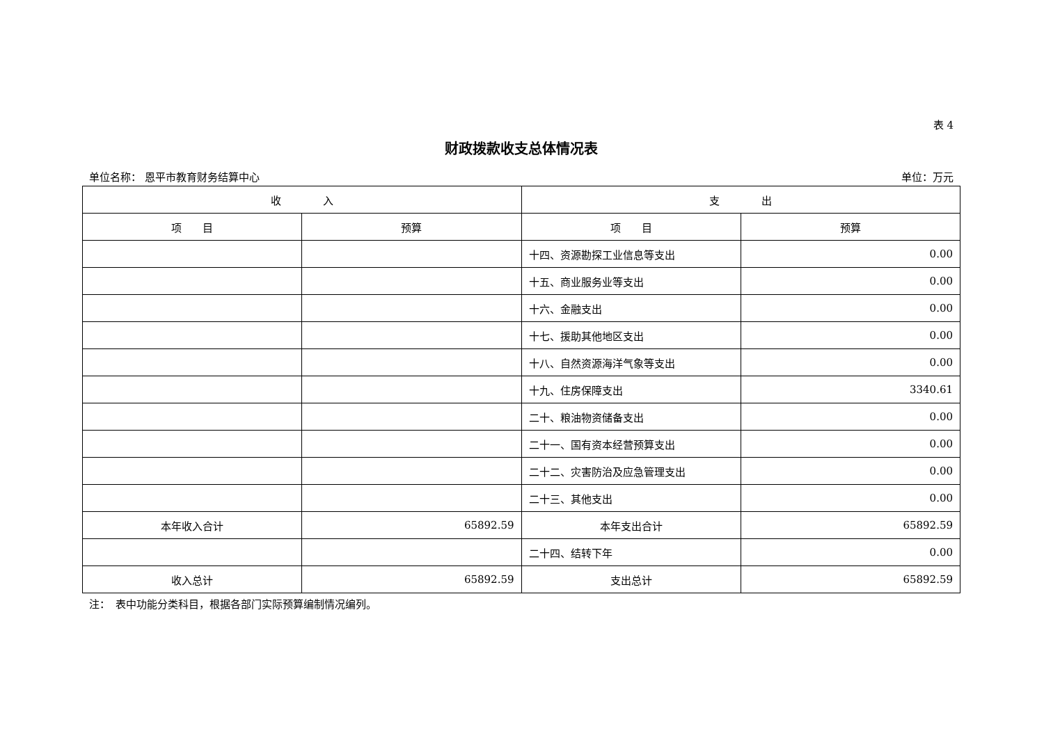表 4
财政拨款收支总体情况表
单位名称： 恩平市教育财务结算中心 单位：万元
| 收 入 | | 支 出 | |
| --- | --- | --- | --- |
| 项 目 | 预算 | 项 目 | 预算 |
| | | 十四、资源勘探工业信息等支出 | 0.00 |
| | | 十五、商业服务业等支出 | 0.00 |
| | | 十六、金融支出 | 0.00 |
| | | 十七、援助其他地区支出 | 0.00 |
| | | 十八、自然资源海洋气象等支出 | 0.00 |
| | | 十九、住房保障支出 | 3340.61 |
| | | 二十、粮油物资储备支出 | 0.00 |
| | | 二十一、国有资本经营预算支出 | 0.00 |
| | | 二十二、灾害防治及应急管理支出 | 0.00 |
| | | 二十三、其他支出 | 0.00 |
| 本年收入合计 | 65892.59 | 本年支出合计 | 65892.59 |
| | | 二十四、结转下年 | 0.00 |
| 收入总计 | 65892.59 | 支出总计 | 65892.59 |
注：　表中功能分类科目，根据各部门实际预算编制情况编列。